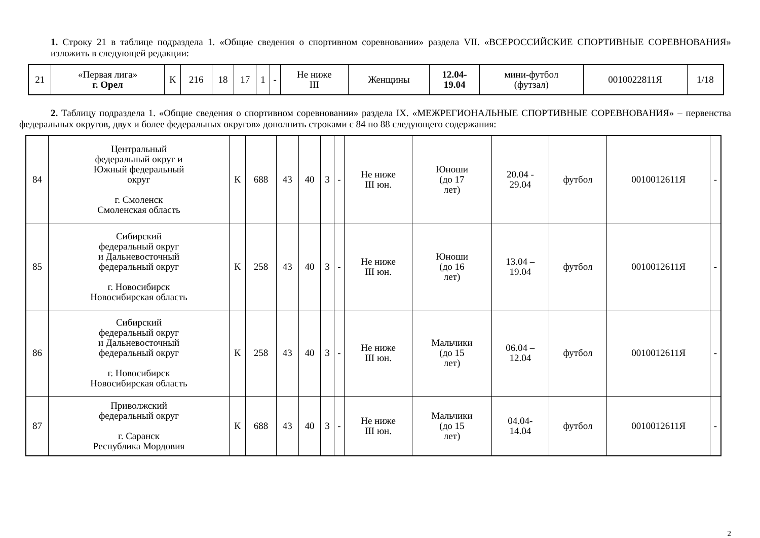1. Строку 21 в таблице подраздела 1. «Общие сведения о спортивном соревновании» раздела VII. «ВСЕРОССИЙСКИЕ СПОРТИВНЫЕ СОРЕВНОВАНИЯ» изложить в следующей редакции:
| 21 | «Первая лига» г. Орел | К | 216 | 18 | 17 | 1 | - | Не ниже III | Женщины | 12.04- 19.04 | мини-футбол (футзал) | 0010022811Я | 1/18 |
2. Таблицу подраздела 1. «Общие сведения о спортивном соревновании» раздела IX. «МЕЖРЕГИОНАЛЬНЫЕ СПОРТИВНЫЕ СОРЕВНОВАНИЯ» – первенства федеральных округов, двух и более федеральных округов» дополнить строками с 84 по 88 следующего содержания:
| 84 | Центральный федеральный округ и Южный федеральный округ г. Смоленск Смоленская область | К | 688 | 43 | 40 | 3 | - | Не ниже III юн. | Юноши (до 17 лет) | 20.04 - 29.04 | футбол | 0010012611Я | - |
| 85 | Сибирский федеральный округ и Дальневосточный федеральный округ г. Новосибирск Новосибирская область | К | 258 | 43 | 40 | 3 | - | Не ниже III юн. | Юноши (до 16 лет) | 13.04 – 19.04 | футбол | 0010012611Я | - |
| 86 | Сибирский федеральный округ и Дальневосточный федеральный округ г. Новосибирск Новосибирская область | К | 258 | 43 | 40 | 3 | - | Не ниже III юн. | Мальчики (до 15 лет) | 06.04 – 12.04 | футбол | 0010012611Я | - |
| 87 | Приволжский федеральный округ г. Саранск Республика Мордовия | К | 688 | 43 | 40 | 3 | - | Не ниже III юн. | Мальчики (до 15 лет) | 04.04- 14.04 | футбол | 0010012611Я | - |
2